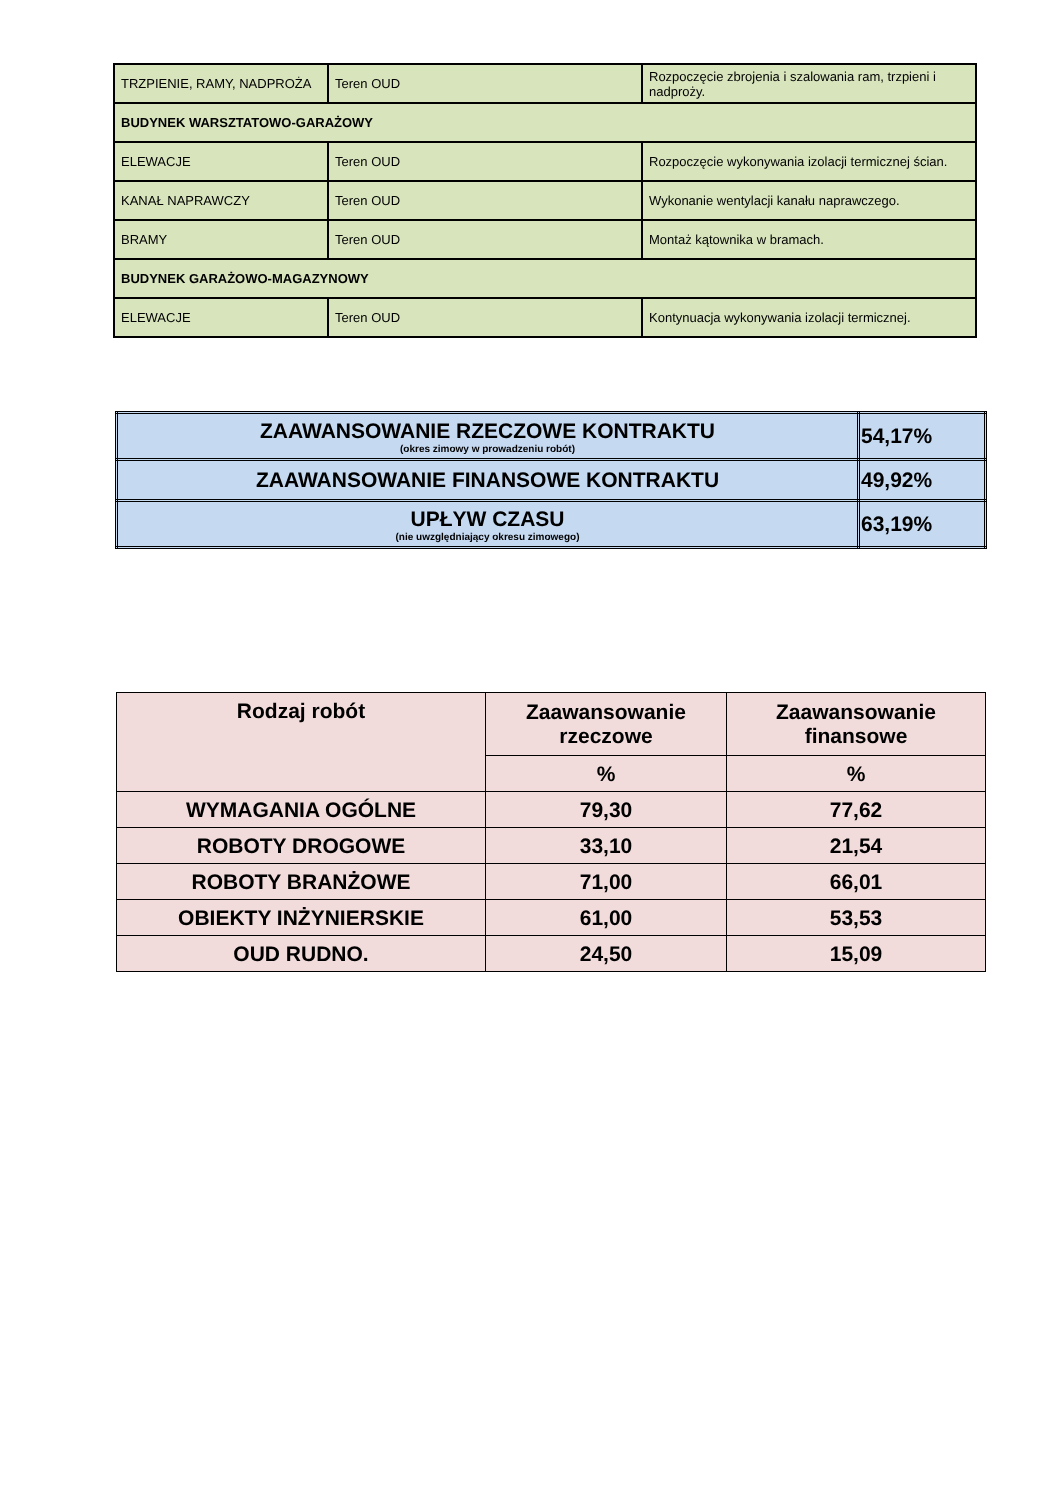| TRZPIENIE, RAMY, NADPROŻA | Teren OUD | Rozpoczęcie zbrojenia i szalowania ram, trzpieni i nadproży. |
| BUDYNEK WARSZTATOWO-GARAŻOWY | | |
| ELEWACJE | Teren OUD | Rozpoczęcie wykonywania izolacji termicznej ścian. |
| KANAŁ NAPRAWCZY | Teren OUD | Wykonanie wentylacji kanału naprawczego. |
| BRAMY | Teren OUD | Montaż kątownika w bramach. |
| BUDYNEK GARAŻOWO-MAGAZYNOWY | | |
| ELEWACJE | Teren OUD | Kontynuacja wykonywania izolacji termicznej. |
| ZAAWANSOWANIE RZECZOWE KONTRAKTU (okres zimowy w prowadzeniu robót) | 54,17% |
| ZAAWANSOWANIE FINANSOWE KONTRAKTU | 49,92% |
| UPŁYW CZASU (nie uwzględniający okresu zimowego) | 63,19% |
| Rodzaj robót | Zaawansowanie rzeczowe | Zaawansowanie finansowe |
| --- | --- | --- |
| | % | % |
| WYMAGANIA OGÓLNE | 79,30 | 77,62 |
| ROBOTY DROGOWE | 33,10 | 21,54 |
| ROBOTY BRANŻOWE | 71,00 | 66,01 |
| OBIEKTY INŻYNIERSKIE | 61,00 | 53,53 |
| OUD RUDNO. | 24,50 | 15,09 |